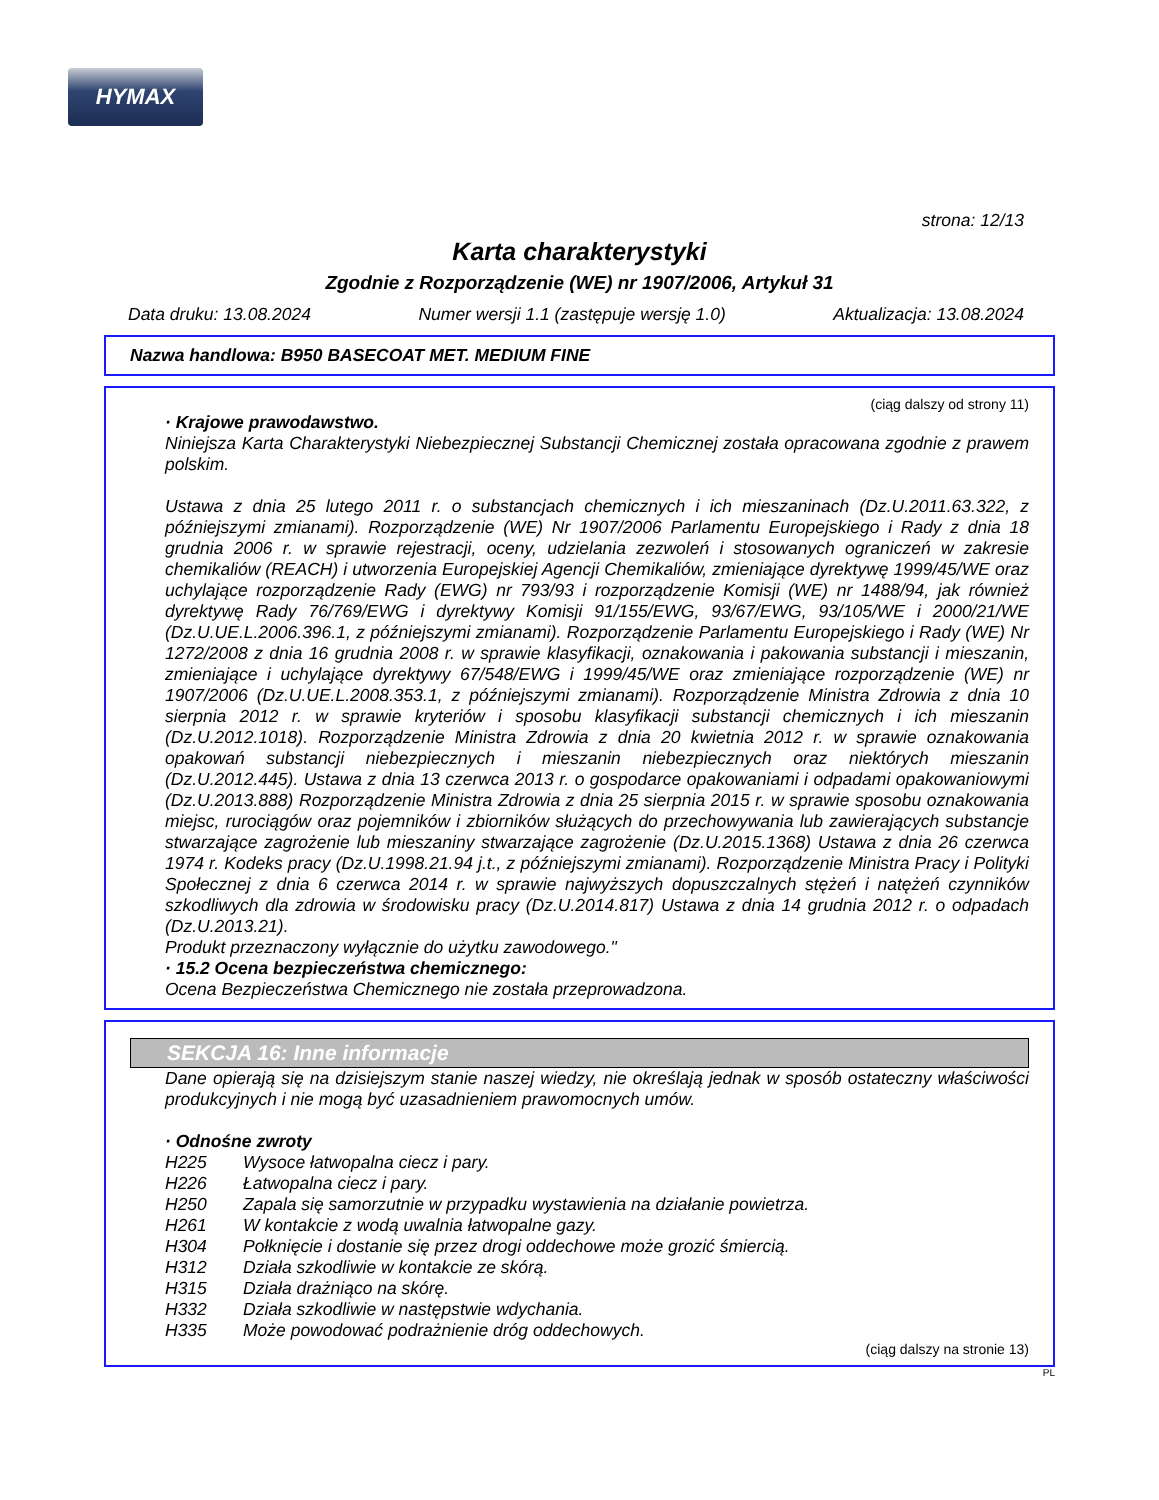HYMAX
strona: 12/13
Karta charakterystyki
Zgodnie z Rozporządzenie (WE) nr 1907/2006, Artykuł 31
Data druku: 13.08.2024 Numer wersji 1.1 (zastępuje wersję 1.0) Aktualizacja: 13.08.2024
Nazwa handlowa: B950 BASECOAT MET. MEDIUM FINE
(ciąg dalszy od strony 11)
· Krajowe prawodawstwo.
Niniejsza Karta Charakterystyki Niebezpiecznej Substancji Chemicznej została opracowana zgodnie z prawem polskim.
Ustawa z dnia 25 lutego 2011 r. o substancjach chemicznych i ich mieszaninach (Dz.U.2011.63.322, z późniejszymi zmianami). Rozporządzenie (WE) Nr 1907/2006 Parlamentu Europejskiego i Rady z dnia 18 grudnia 2006 r. w sprawie rejestracji, oceny, udzielania zezwoleń i stosowanych ograniczeń w zakresie chemikaliów (REACH) i utworzenia Europejskiej Agencji Chemikaliów, zmieniające dyrektywę 1999/45/WE oraz uchylające rozporządzenie Rady (EWG) nr 793/93 i rozporządzenie Komisji (WE) nr 1488/94, jak również dyrektywę Rady 76/769/EWG i dyrektywy Komisji 91/155/EWG, 93/67/EWG, 93/105/WE i 2000/21/WE (Dz.U.UE.L.2006.396.1, z późniejszymi zmianami). Rozporządzenie Parlamentu Europejskiego i Rady (WE) Nr 1272/2008 z dnia 16 grudnia 2008 r. w sprawie klasyfikacji, oznakowania i pakowania substancji i mieszanin, zmieniające i uchylające dyrektywy 67/548/EWG i 1999/45/WE oraz zmieniające rozporządzenie (WE) nr 1907/2006 (Dz.U.UE.L.2008.353.1, z późniejszymi zmianami). Rozporządzenie Ministra Zdrowia z dnia 10 sierpnia 2012 r. w sprawie kryteriów i sposobu klasyfikacji substancji chemicznych i ich mieszanin (Dz.U.2012.1018). Rozporządzenie Ministra Zdrowia z dnia 20 kwietnia 2012 r. w sprawie oznakowania opakowań substancji niebezpiecznych i mieszanin niebezpiecznych oraz niektórych mieszanin (Dz.U.2012.445). Ustawa z dnia 13 czerwca 2013 r. o gospodarce opakowaniami i odpadami opakowaniowymi (Dz.U.2013.888) Rozporządzenie Ministra Zdrowia z dnia 25 sierpnia 2015 r. w sprawie sposobu oznakowania miejsc, rurociągów oraz pojemników i zbiorników służących do przechowywania lub zawierających substancje stwarzające zagrożenie lub mieszaniny stwarzające zagrożenie (Dz.U.2015.1368) Ustawa z dnia 26 czerwca 1974 r. Kodeks pracy (Dz.U.1998.21.94 j.t., z późniejszymi zmianami). Rozporządzenie Ministra Pracy i Polityki Społecznej z dnia 6 czerwca 2014 r. w sprawie najwyższych dopuszczalnych stężeń i natężeń czynników szkodliwych dla zdrowia w środowisku pracy (Dz.U.2014.817) Ustawa z dnia 14 grudnia 2012 r. o odpadach (Dz.U.2013.21).
Produkt przeznaczony wyłącznie do użytku zawodowego."
· 15.2 Ocena bezpieczeństwa chemicznego:
Ocena Bezpieczeństwa Chemicznego nie została przeprowadzona.
SEKCJA 16: Inne informacje
Dane opierają się na dzisiejszym stanie naszej wiedzy, nie określają jednak w sposób ostateczny właściwości produkcyjnych i nie mogą być uzasadnieniem prawomocnych umów.
· Odnośne zwroty
H225 Wysoce łatwopalna ciecz i pary.
H226 Łatwopalna ciecz i pary.
H250 Zapala się samorzutnie w przypadku wystawienia na działanie powietrza.
H261 W kontakcie z wodą uwalnia łatwopalne gazy.
H304 Połknięcie i dostanie się przez drogi oddechowe może grozić śmiercią.
H312 Działa szkodliwie w kontakcie ze skórą.
H315 Działa drażniąco na skórę.
H332 Działa szkodliwie w następstwie wdychania.
H335 Może powodować podrażnienie dróg oddechowych.
(ciąg dalszy na stronie 13)
PL